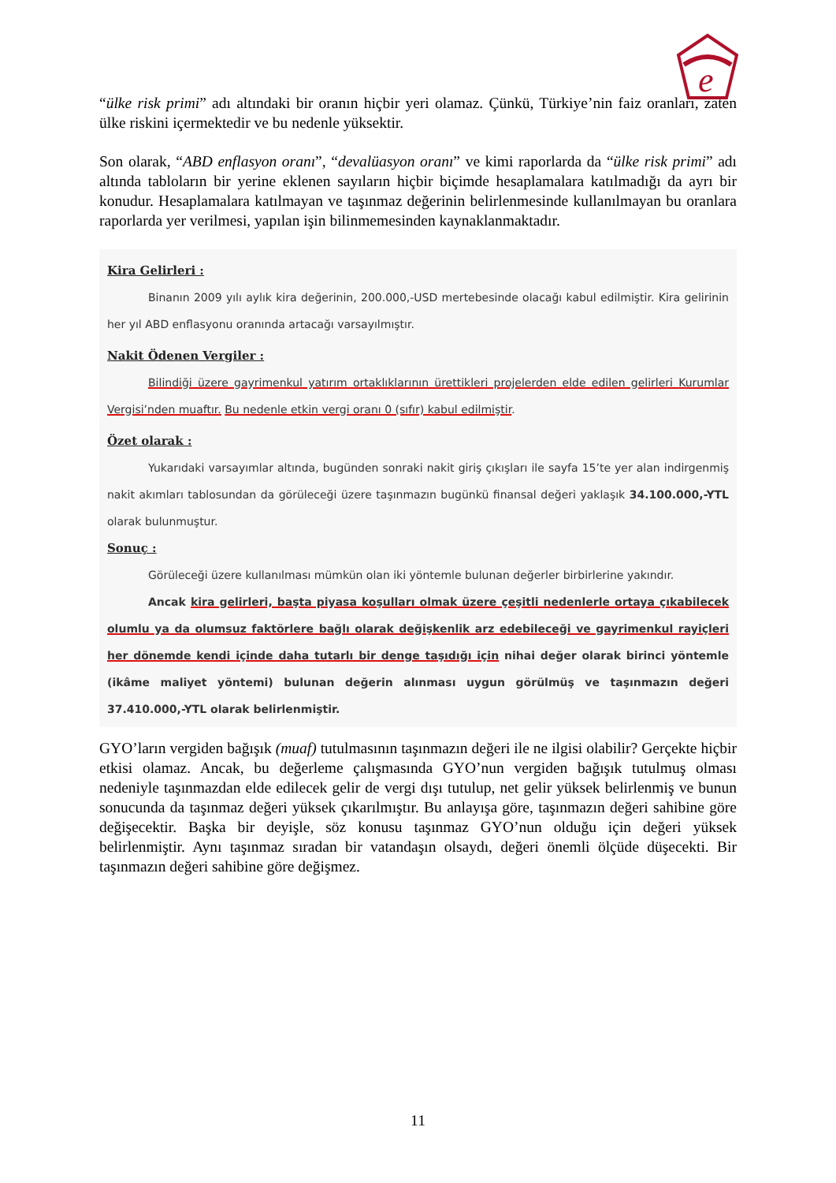e
“ülke risk primi” adı altındaki bir oranın hiçbir yeri olamaz. Çünkü, Türkiye’nin faiz oranları, zaten ülke riskini içermektedir ve bu nedenle yüksektir.
Son olarak, “ABD enflasyon oranı”, “devalüasyon oranı” ve kimi raporlarda da “ülke risk primi” adı altında tabloların bir yerine eklenen sayıların hiçbir biçimde hesaplamalara katılmadığı da ayrı bir konudur. Hesaplamalara katılmayan ve taşınmaz değerinin belirlenmesinde kullanılmayan bu oranlara raporlarda yer verilmesi, yapılan işin bilinmemesinden kaynaklanmaktadır.
Kira Gelirleri :
Binanın 2009 yılı aylık kira değerinin, 200.000,-USD mertebesinde olacağı kabul edilmiştir. Kira gelirinin her yıl ABD enflasyonu oranında artacağı varsayılmıştır.
Nakit Ödenen Vergiler :
Bilindiği üzere gayrimenkul yatırım ortaklıklarının ürettikleri projelerden elde edilen gelirleri Kurumlar Vergisi’nden muaftır. Bu nedenle etkin vergi oranı 0 (sıfır) kabul edilmiştir.
Özet olarak :
Yukarıdaki varsayımlar altında, bugünden sonraki nakit giriş çıkışları ile sayfa 15’te yer alan indirgenmiş nakit akımları tablosundan da görüleceği üzere taşınmazın bugünkü finansal değeri yaklaşık 34.100.000,-YTL olarak bulunmuştur.
Sonuç :
Görüleceği üzere kullanılması mümkün olan iki yöntemle bulunan değerler birbirlerine yakındır.
Ancak kira gelirleri, başta piyasa koşulları olmak üzere çeşitli nedenlerle ortaya çıkabilecek olumlu ya da olumsuz faktörlere bağlı olarak değişkenlik arz edebileceği ve gayrimenkul rayiçleri her dönemde kendi içinde daha tutarlı bir denge taşıdığı için nihai değer olarak birinci yöntemle (ikâme maliyet yöntemi) bulunan değerin alınması uygun görülmüş ve taşınmazın değeri 37.410.000,-YTL olarak belirlenmiştir.
GYO’ların vergiden bağışık (muaf) tutulmasının taşınmazın değeri ile ne ilgisi olabilir? Gerçekte hiçbir etkisi olamaz. Ancak, bu değerleme çalışmasında GYO’nun vergiden bağışık tutulmuş olması nedeniyle taşınmazdan elde edilecek gelir de vergi dışı tutulup, net gelir yüksek belirlenmiş ve bunun sonucunda da taşınmaz değeri yüksek çıkarılmıştır. Bu anlayışa göre, taşınmazın değeri sahibine göre değişecektir. Başka bir deyişle, söz konusu taşınmaz GYO’nun olduğu için değeri yüksek belirlenmiştir. Aynı taşınmaz sıradan bir vatandaşın olsaydı, değeri önemli ölçüde düşecekti. Bir taşınmazın değeri sahibine göre değişmez.
11